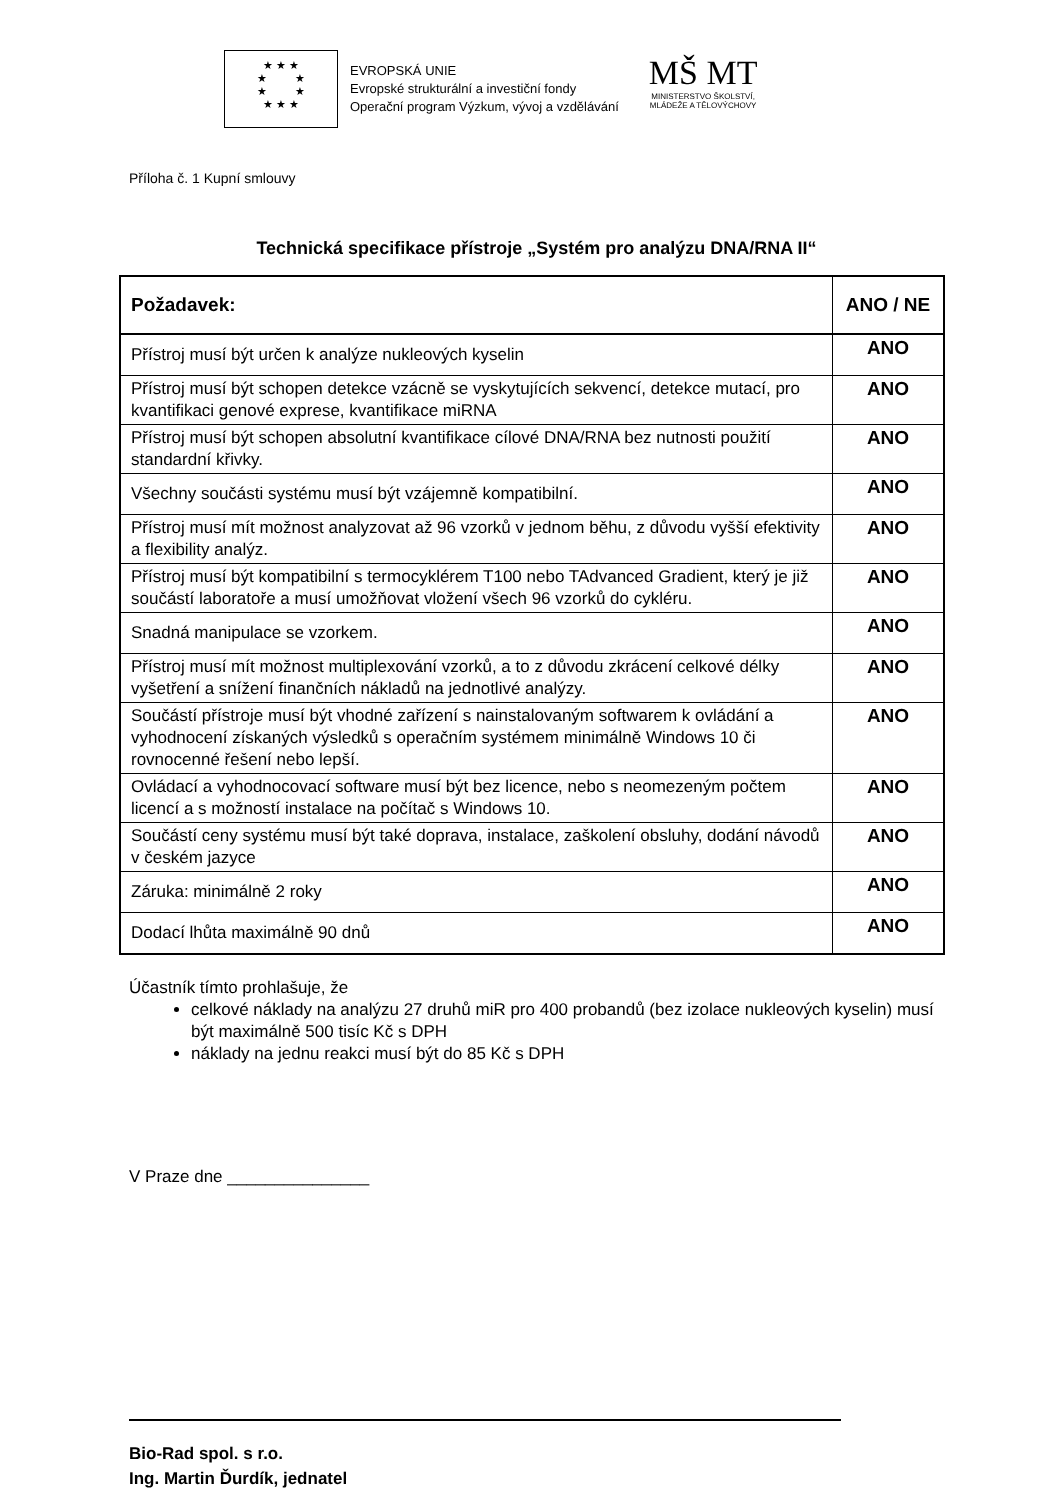★ ★ ★
★ ★
★ ★
★ ★ ★
EVROPSKÁ UNIE
Evropské strukturální a investiční fondy
Operační program Výzkum, vývoj a vzdělávání
MŠ MT
MINISTERSTVO ŠKOLSTVÍ,
MLÁDEŽE A TĚLOVÝCHOVY
Příloha č. 1 Kupní smlouvy
Technická specifikace přístroje „Systém pro analýzu DNA/RNA II“
| Požadavek: | ANO / NE |
| --- | --- |
| Přístroj musí být určen k analýze nukleových kyselin | ANO |
| Přístroj musí být schopen detekce vzácně se vyskytujících sekvencí, detekce mutací, pro kvantifikaci genové exprese, kvantifikace miRNA | ANO |
| Přístroj musí být schopen absolutní kvantifikace cílové DNA/RNA bez nutnosti použití standardní křivky. | ANO |
| Všechny součásti systému musí být vzájemně kompatibilní. | ANO |
| Přístroj musí mít možnost analyzovat až 96 vzorků v jednom běhu, z důvodu vyšší efektivity a flexibility analýz. | ANO |
| Přístroj musí být kompatibilní s termocyklérem T100 nebo TAdvanced Gradient, který je již součástí laboratoře a musí umožňovat vložení všech 96 vzorků do cykléru. | ANO |
| Snadná manipulace se vzorkem. | ANO |
| Přístroj musí mít možnost multiplexování vzorků, a to z důvodu zkrácení celkové délky vyšetření a snížení finančních nákladů na jednotlivé analýzy. | ANO |
| Součástí přístroje musí být vhodné zařízení s nainstalovaným softwarem k ovládání a vyhodnocení získaných výsledků s operačním systémem minimálně Windows 10 či rovnocenné řešení nebo lepší. | ANO |
| Ovládací a vyhodnocovací software musí být bez licence, nebo s neomezeným počtem licencí a s možností instalace na počítač s Windows 10. | ANO |
| Součástí ceny systému musí být také doprava, instalace, zaškolení obsluhy, dodání návodů v českém jazyce | ANO |
| Záruka: minimálně 2 roky | ANO |
| Dodací lhůta maximálně 90 dnů | ANO |
Účastník tímto prohlašuje, že
celkové náklady na analýzu 27 druhů miR pro 400 probandů (bez izolace nukleových kyselin) musí být maximálně 500 tisíc Kč s DPH
náklady na jednu reakci musí být do 85 Kč s DPH
V Praze dne _______________
Bio-Rad spol. s r.o.
Ing. Martin Ďurdík, jednatel